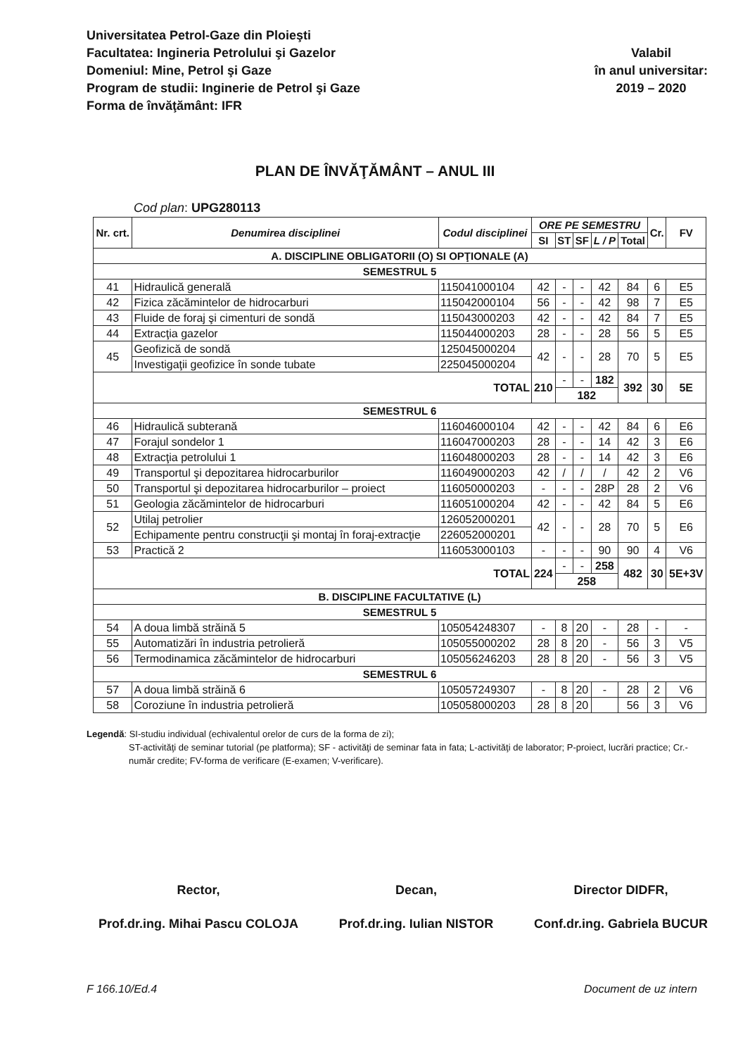Universitatea Petrol-Gaze din Ploieşti
Facultatea: Ingineria Petrolului şi Gazelor
Domeniul: Mine, Petrol şi Gaze
Program de studii: Inginerie de Petrol şi Gaze
Forma de învăţământ: IFR
Valabil
în anul universitar:
2019 – 2020
PLAN DE ÎNVĂŢĂMÂNT – ANUL III
Cod plan: UPG280113
| Nr. crt. | Denumirea disciplinei | Codul disciplinei | ORE PE SEMESTRU | | | | | Cr. | FV |
| --- | --- | --- | --- | --- | --- | --- | --- | --- | --- |
| | | | SI | ST | SF | L / P | Total | | |
| A. DISCIPLINE OBLIGATORII (O) SI OPŢIONALE (A) | | | | | | | | | |
| SEMESTRUL 5 | | | | | | | | | |
| 41 | Hidraulică generală | 115041000104 | 42 | - | - | 42 | 84 | 6 | E5 |
| 42 | Fizica zăcămintelor de hidrocarburi | 115042000104 | 56 | - | - | 42 | 98 | 7 | E5 |
| 43 | Fluide de foraj şi cimenturi de sondă | 115043000203 | 42 | - | - | 42 | 84 | 7 | E5 |
| 44 | Extracţia gazelor | 115044000203 | 28 | - | - | 28 | 56 | 5 | E5 |
| 45 | Geofizică de sondă | 125045000204 | 42 | - | - | 28 | 70 | 5 | E5 |
| | Investigaţii geofizice în sonde tubate | 225045000204 | | | | | | | |
| TOTAL | | | 210 | - | - | 182 | 392 | 30 | 5E |
| | | | | 182 | | | | | |
| SEMESTRUL 6 | | | | | | | | | |
| 46 | Hidraulică subterană | 116046000104 | 42 | - | - | 42 | 84 | 6 | E6 |
| 47 | Forajul sondelor 1 | 116047000203 | 28 | - | - | 14 | 42 | 3 | E6 |
| 48 | Extracţia petrolului 1 | 116048000203 | 28 | - | - | 14 | 42 | 3 | E6 |
| 49 | Transportul şi depozitarea hidrocarburilor | 116049000203 | 42 | / | / | / | 42 | 2 | V6 |
| 50 | Transportul şi depozitarea hidrocarburilor – proiect | 116050000203 | - | - | - | 28P | 28 | 2 | V6 |
| 51 | Geologia zăcămintelor de hidrocarburi | 116051000204 | 42 | - | - | 42 | 84 | 5 | E6 |
| 52 | Utilaj petrolier | 126052000201 | 42 | - | - | 28 | 70 | 5 | E6 |
| | Echipamente pentru construcţii şi montaj în foraj-extracţie | 226052000201 | | | | | | | |
| 53 | Practică 2 | 116053000103 | - | - | - | 90 | 90 | 4 | V6 |
| TOTAL | | | 224 | - | - | 258 | 482 | 30 | 5E+3V |
| | | | | 258 | | | | | |
| B. DISCIPLINE FACULTATIVE (L) | | | | | | | | | |
| SEMESTRUL 5 | | | | | | | | | |
| 54 | A doua limbă străină 5 | 105054248307 | - | 8 | 20 | - | 28 | - | - |
| 55 | Automatizări în industria petrolieră | 105055000202 | 28 | 8 | 20 | - | 56 | 3 | V5 |
| 56 | Termodinamica zăcămintelor de hidrocarburi | 105056246203 | 28 | 8 | 20 | - | 56 | 3 | V5 |
| SEMESTRUL 6 | | | | | | | | | |
| 57 | A doua limbă străină 6 | 105057249307 | - | 8 | 20 | - | 28 | 2 | V6 |
| 58 | Coroziune în industria petrolieră | 105058000203 | 28 | 8 | 20 | | 56 | 3 | V6 |
Legendă: SI-studiu individual (echivalentul orelor de curs de la forma de zi);
ST-activităţi de seminar tutorial (pe platforma); SF - activităţi de seminar fata in fata; L-activităţi de laborator; P-proiect, lucrări practice; Cr.-număr credite; FV-forma de verificare (E-examen; V-verificare).
Rector,
Prof.dr.ing. Mihai Pascu COLOJA
Decan,
Prof.dr.ing. Iulian NISTOR
Director DIDFR,
Conf.dr.ing. Gabriela BUCUR
F 166.10/Ed.4 Document de uz intern